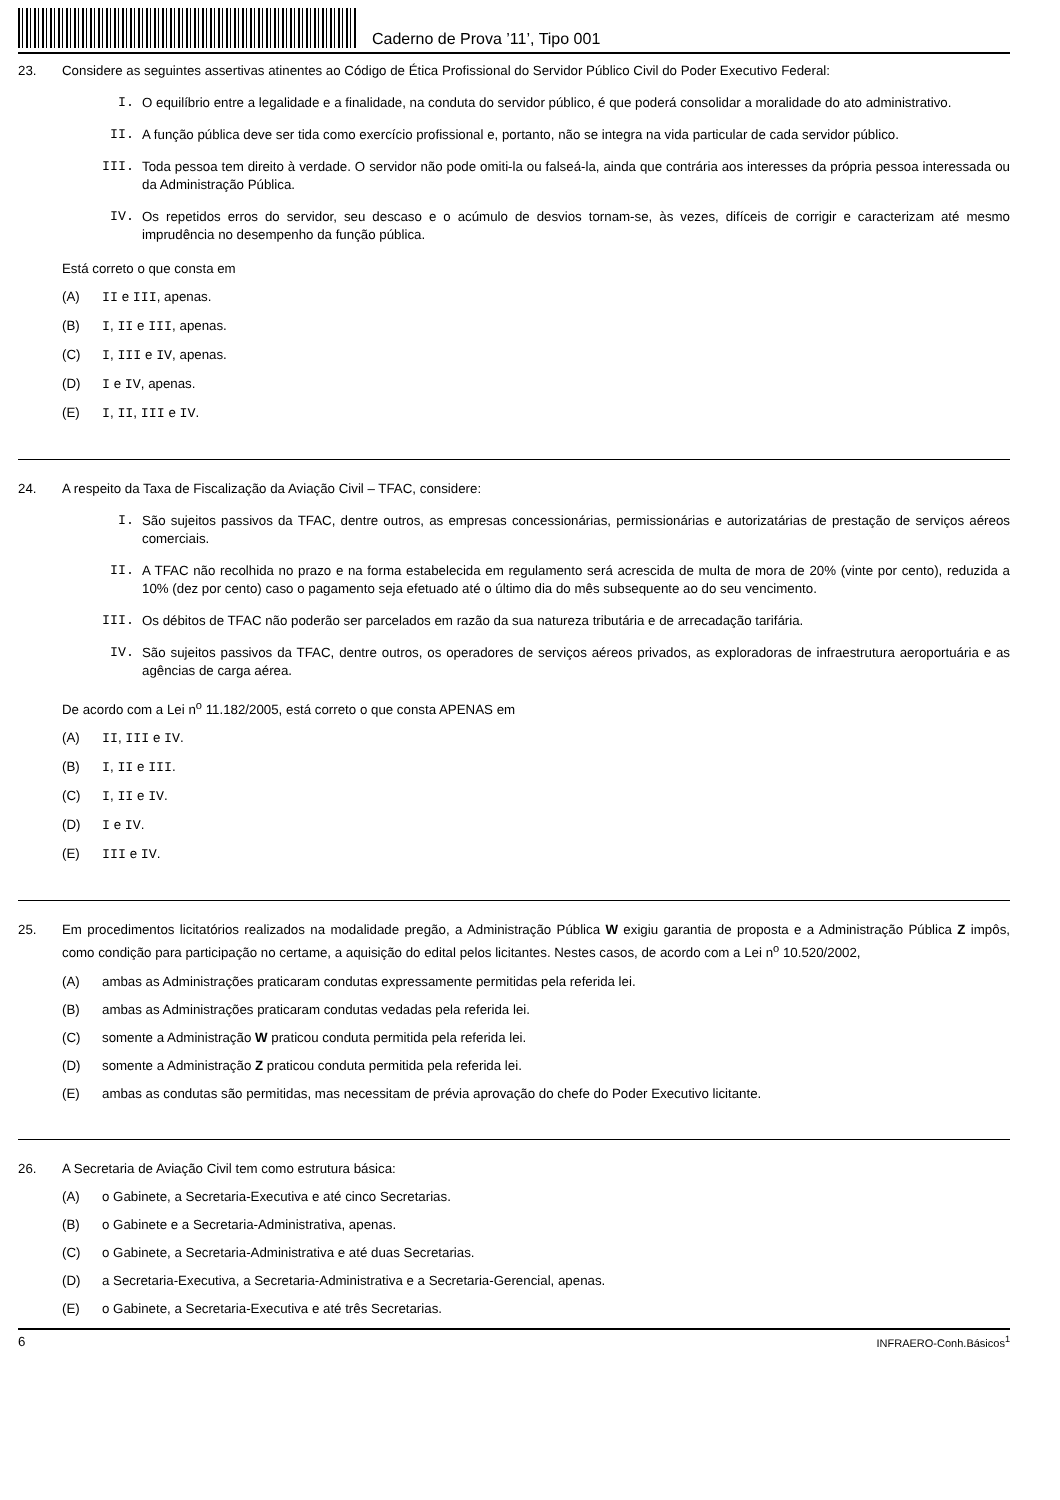Caderno de Prova ’11’, Tipo 001
23. Considere as seguintes assertivas atinentes ao Código de Ética Profissional do Servidor Público Civil do Poder Executivo Federal:
I. O equilíbrio entre a legalidade e a finalidade, na conduta do servidor público, é que poderá consolidar a moralidade do ato administrativo.
II. A função pública deve ser tida como exercício profissional e, portanto, não se integra na vida particular de cada servidor público.
III. Toda pessoa tem direito à verdade. O servidor não pode omiti-la ou falseá-la, ainda que contrária aos interesses da própria pessoa interessada ou da Administração Pública.
IV. Os repetidos erros do servidor, seu descaso e o acúmulo de desvios tornam-se, às vezes, difíceis de corrigir e caracterizam até mesmo imprudência no desempenho da função pública.
Está correto o que consta em
(A) II e III, apenas.
(B) I, II e III, apenas.
(C) I, III e IV, apenas.
(D) I e IV, apenas.
(E) I, II, III e IV.
24. A respeito da Taxa de Fiscalização da Aviação Civil – TFAC, considere:
I. São sujeitos passivos da TFAC, dentre outros, as empresas concessionárias, permissionárias e autorizatárias de prestação de serviços aéreos comerciais.
II. A TFAC não recolhida no prazo e na forma estabelecida em regulamento será acrescida de multa de mora de 20% (vinte por cento), reduzida a 10% (dez por cento) caso o pagamento seja efetuado até o último dia do mês subsequente ao do seu vencimento.
III. Os débitos de TFAC não poderão ser parcelados em razão da sua natureza tributária e de arrecadação tarifária.
IV. São sujeitos passivos da TFAC, dentre outros, os operadores de serviços aéreos privados, as exploradoras de infraestrutura aeroportuária e as agências de carga aérea.
De acordo com a Lei n<sup>o</sup> 11.182/2005, está correto o que consta APENAS em
(A) II, III e IV.
(B) I, II e III.
(C) I, II e IV.
(D) I e IV.
(E) III e IV.
25. Em procedimentos licitatórios realizados na modalidade pregão, a Administração Pública W exigiu garantia de proposta e a Administração Pública Z impôs, como condição para participação no certame, a aquisição do edital pelos licitantes. Nestes casos, de acordo com a Lei n<sup>o</sup> 10.520/2002,
(A) ambas as Administrações praticaram condutas expressamente permitidas pela referida lei.
(B) ambas as Administrações praticaram condutas vedadas pela referida lei.
(C) somente a Administração W praticou conduta permitida pela referida lei.
(D) somente a Administração Z praticou conduta permitida pela referida lei.
(E) ambas as condutas são permitidas, mas necessitam de prévia aprovação do chefe do Poder Executivo licitante.
26. A Secretaria de Aviação Civil tem como estrutura básica:
(A) o Gabinete, a Secretaria-Executiva e até cinco Secretarias.
(B) o Gabinete e a Secretaria-Administrativa, apenas.
(C) o Gabinete, a Secretaria-Administrativa e até duas Secretarias.
(D) a Secretaria-Executiva, a Secretaria-Administrativa e a Secretaria-Gerencial, apenas.
(E) o Gabinete, a Secretaria-Executiva e até três Secretarias.
6 INFRAERO-Conh.Básicos<sup>1</sup>